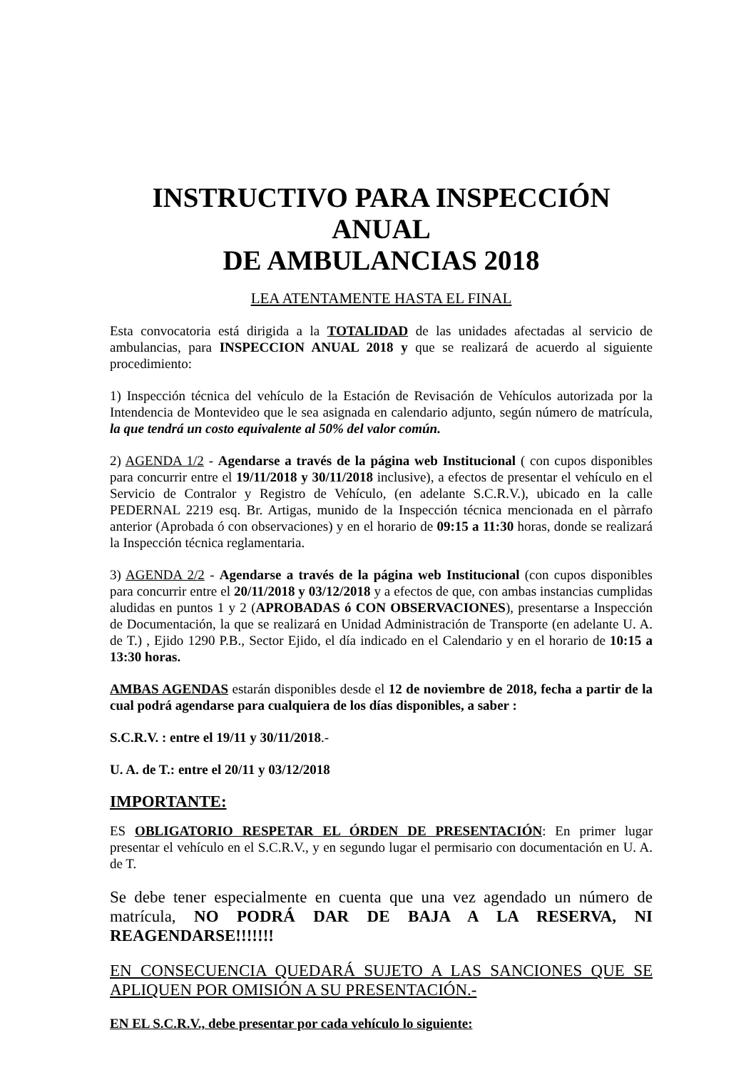INSTRUCTIVO PARA INSPECCIÓN ANUAL
DE AMBULANCIAS 2018
LEA ATENTAMENTE HASTA EL FINAL
Esta convocatoria está dirigida a la TOTALIDAD de las unidades afectadas al servicio de ambulancias, para INSPECCION ANUAL 2018 y que se realizará de acuerdo al siguiente procedimiento:
1) Inspección técnica del vehículo de la Estación de Revisación de Vehículos autorizada por la Intendencia de Montevideo que le sea asignada en calendario adjunto, según número de matrícula, la que tendrá un costo equivalente al 50% del valor común.
2) AGENDA 1/2 - Agendarse a través de la página web Institucional ( con cupos disponibles para concurrir entre el 19/11/2018 y 30/11/2018 inclusive), a efectos de presentar el vehículo en el Servicio de Contralor y Registro de Vehículo, (en adelante S.C.R.V.), ubicado en la calle PEDERNAL 2219 esq. Br. Artigas, munido de la Inspección técnica mencionada en el pàrrafo anterior (Aprobada ó con observaciones) y en el horario de 09:15 a 11:30 horas, donde se realizará la Inspección técnica reglamentaria.
3) AGENDA 2/2 - Agendarse a través de la página web Institucional (con cupos disponibles para concurrir entre el 20/11/2018 y 03/12/2018 y a efectos de que, con ambas instancias cumplidas aludidas en puntos 1 y 2 (APROBADAS ó CON OBSERVACIONES), presentarse a Inspección de Documentación, la que se realizará en Unidad Administración de Transporte (en adelante U. A. de T.) , Ejido 1290 P.B., Sector Ejido, el día indicado en el Calendario y en el horario de 10:15 a 13:30 horas.
AMBAS AGENDAS estarán disponibles desde el 12 de noviembre de 2018, fecha a partir de la cual podrá agendarse para cualquiera de los días disponibles, a saber :
S.C.R.V. : entre el 19/11 y 30/11/2018.-
U. A. de T.: entre el 20/11 y 03/12/2018
IMPORTANTE:
ES OBLIGATORIO RESPETAR EL ÓRDEN DE PRESENTACIÓN: En primer lugar presentar el vehículo en el S.C.R.V., y en segundo lugar el permisario con documentación en U. A. de T.
Se debe tener especialmente en cuenta que una vez agendado un número de matrícula, NO PODRÁ DAR DE BAJA A LA RESERVA, NI REAGENDARSE!!!!!!!
EN CONSECUENCIA QUEDARÁ SUJETO A LAS SANCIONES QUE SE APLIQUEN POR OMISIÓN A SU PRESENTACIÓN.-
EN EL S.C.R.V., debe presentar por cada vehículo lo siguiente: